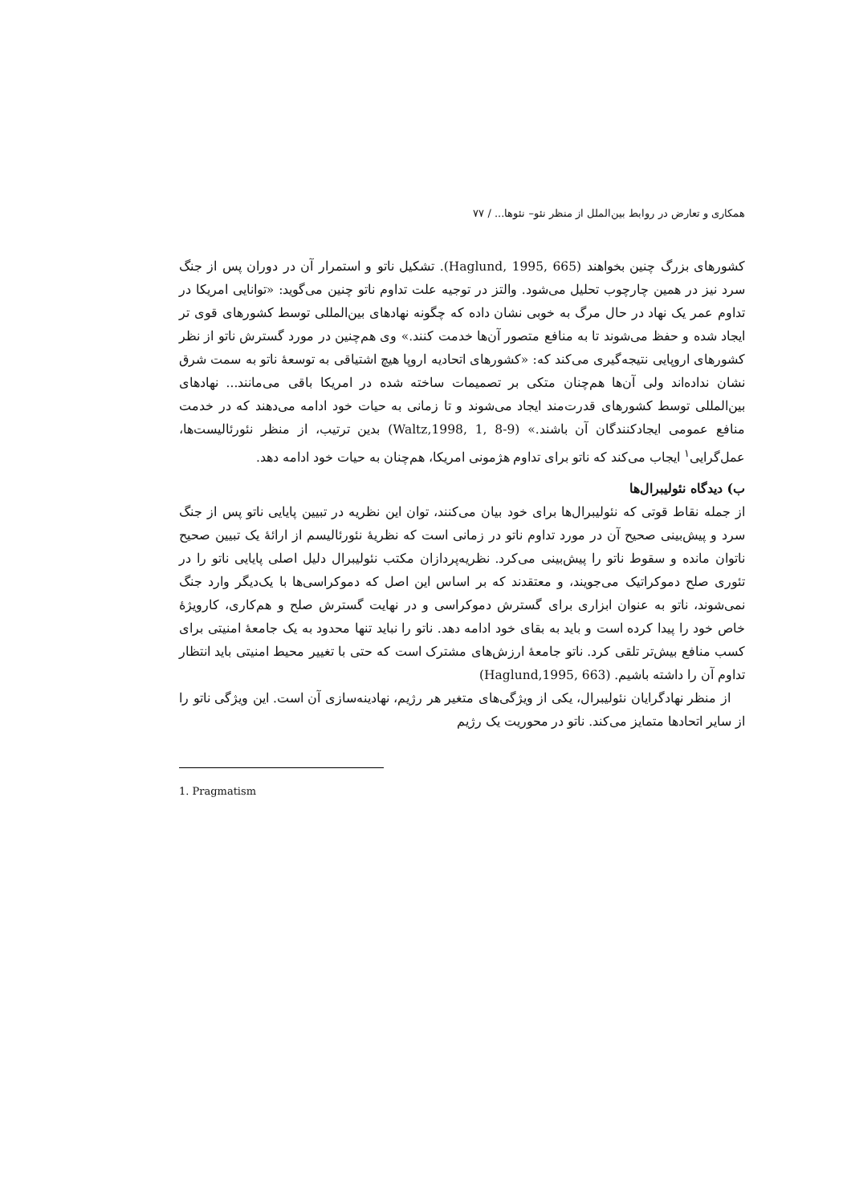همکاری و تعارض در روابط بین‌الملل از منظر نئو– نئوها... / ۷۷
کشورهای بزرگ چنین بخواهند (Haglund, 1995, 665). تشکیل ناتو و استمرار آن در دوران پس از جنگ سرد نیز در همین چارچوب تحلیل می‌شود. والتز در توجیه علت تداوم ناتو چنین می‌گوید: «توانایی امریکا در تداوم عمر یک نهاد در حال مرگ به خوبی نشان داده که چگونه نهادهای بین‌المللی توسط کشورهای قوی تر ایجاد شده و حفظ می‌شوند تا به منافع متصور آن‌ها خدمت کنند.» وی هم‌چنین در مورد گسترش ناتو از نظر کشورهای اروپایی نتیجه‌گیری می‌کند که: «کشورهای اتحادیه اروپا هیچ اشتیاقی به توسعهٔ ناتو به سمت شرق نشان نداده‌اند ولی آن‌ها هم‌چنان متکی بر تصمیمات ساخته شده در امریکا باقی می‌مانند... نهادهای بین‌المللی توسط کشورهای قدرت‌مند ایجاد می‌شوند و تا زمانی به حیات خود ادامه می‌دهند که در خدمت منافع عمومی ایجادکنندگان آن باشند.» (Waltz,1998, 1, 8-9) بدین ترتیب، از منظر نئورئالیست‌ها، عمل‌گرایی<sup>۱</sup> ایجاب می‌کند که ناتو برای تداوم هژمونی امریکا، هم‌چنان به حیات خود ادامه دهد.
ب) دیدگاه نئولیبرال‌ها
از جمله نقاط قوتی که نئولیبرال‌ها برای خود بیان می‌کنند، توان این نظریه در تبیین پایایی ناتو پس از جنگ سرد و پیش‌بینی صحیح آن در مورد تداوم ناتو در زمانی است که نظریهٔ نئورئالیسم از ارائهٔ یک تبیین صحیح ناتوان مانده و سقوط ناتو را پیش‌بینی می‌کرد. نظریه‌پردازان مکتب نئولیبرال دلیل اصلی پایایی ناتو را در تئوری صلح دموکراتیک می‌جویند، و معتقدند که بر اساس این اصل که دموکراسی‌ها با یک‌دیگر وارد جنگ نمی‌شوند، ناتو به عنوان ابزاری برای گسترش دموکراسی و در نهایت گسترش صلح و هم‌کاری، کارویژهٔ خاص خود را پیدا کرده است و باید به بقای خود ادامه دهد. ناتو را نباید تنها محدود به یک جامعهٔ امنیتی برای کسب منافع بیش‌تر تلقی کرد. ناتو جامعهٔ ارزش‌های مشترک است که حتی با تغییر محیط امنیتی باید انتظار تداوم آن را داشته باشیم. (Haglund,1995, 663)
از منظر نهادگرایان نئولیبرال، یکی از ویژگی‌های متغیر هر رژیم، نهادینه‌سازی آن است. این ویژگی ناتو را از سایر اتحادها متمایز می‌کند. ناتو در محوریت یک رژیم
1. Pragmatism